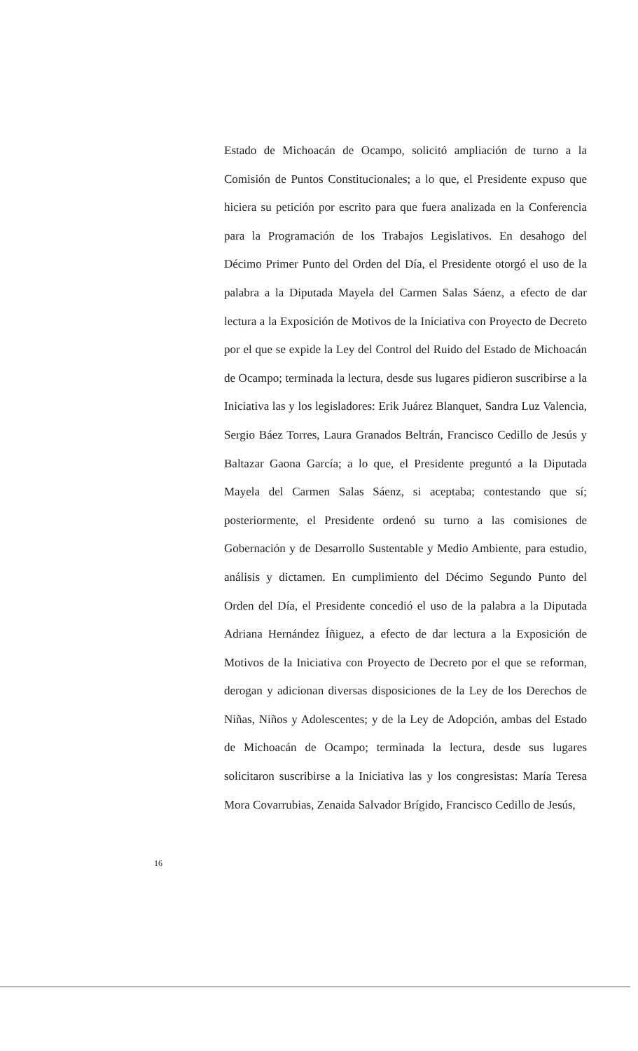Estado de Michoacán de Ocampo, solicitó ampliación de turno a la Comisión de Puntos Constitucionales; a lo que, el Presidente expuso que hiciera su petición por escrito para que fuera analizada en la Conferencia para la Programación de los Trabajos Legislativos. En desahogo del Décimo Primer Punto del Orden del Día, el Presidente otorgó el uso de la palabra a la Diputada Mayela del Carmen Salas Sáenz, a efecto de dar lectura a la Exposición de Motivos de la Iniciativa con Proyecto de Decreto por el que se expide la Ley del Control del Ruido del Estado de Michoacán de Ocampo; terminada la lectura, desde sus lugares pidieron suscribirse a la Iniciativa las y los legisladores: Erik Juárez Blanquet, Sandra Luz Valencia, Sergio Báez Torres, Laura Granados Beltrán, Francisco Cedillo de Jesús y Baltazar Gaona García; a lo que, el Presidente preguntó a la Diputada Mayela del Carmen Salas Sáenz, si aceptaba; contestando que sí; posteriormente, el Presidente ordenó su turno a las comisiones de Gobernación y de Desarrollo Sustentable y Medio Ambiente, para estudio, análisis y dictamen. En cumplimiento del Décimo Segundo Punto del Orden del Día, el Presidente concedió el uso de la palabra a la Diputada Adriana Hernández Íñiguez, a efecto de dar lectura a la Exposición de Motivos de la Iniciativa con Proyecto de Decreto por el que se reforman, derogan y adicionan diversas disposiciones de la Ley de los Derechos de Niñas, Niños y Adolescentes; y de la Ley de Adopción, ambas del Estado de Michoacán de Ocampo; terminada la lectura, desde sus lugares solicitaron suscribirse a la Iniciativa las y los congresistas: María Teresa Mora Covarrubias, Zenaida Salvador Brígido, Francisco Cedillo de Jesús,
16